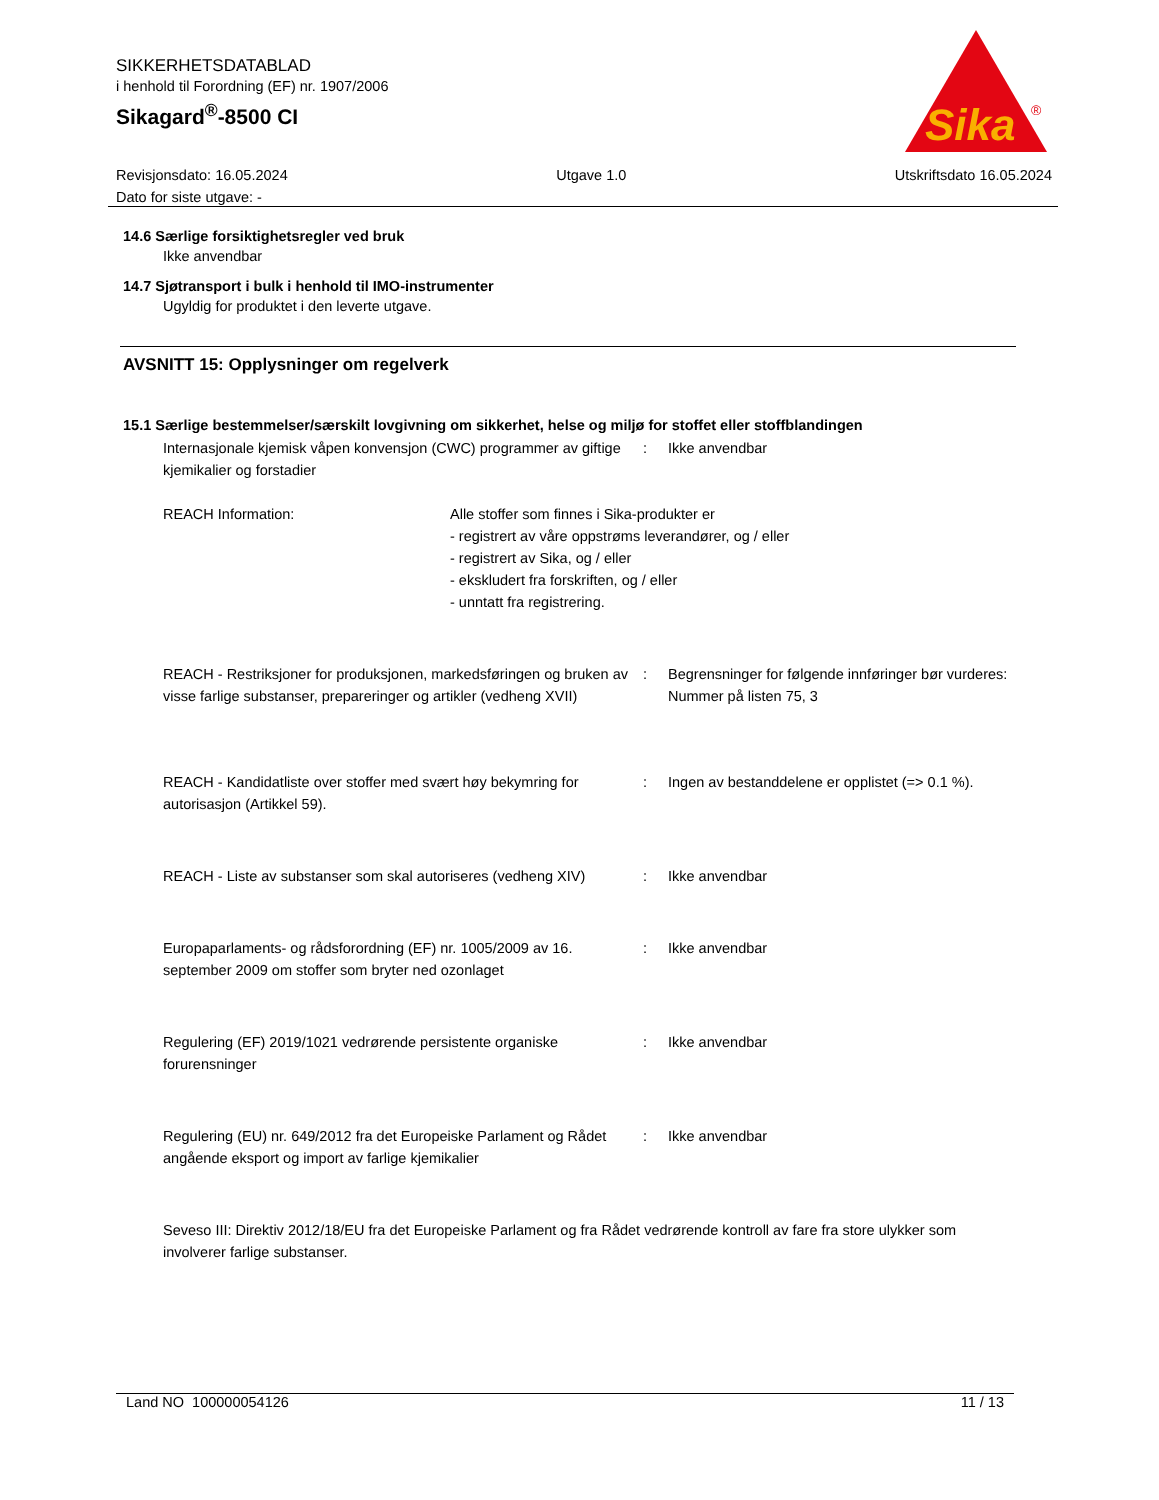SIKKERHETSDATABLAD
i henhold til Forordning (EF) nr. 1907/2006
Sikagard<sup>®</sup>-8500 CI
Sika
®
Revisjonsdato: 16.05.2024
Dato for siste utgave: -
Utgave 1.0 Utskriftsdato 16.05.2024
14.6 Særlige forsiktighetsregler ved bruk
Ikke anvendbar
14.7 Sjøtransport i bulk i henhold til IMO-instrumenter
Ugyldig for produktet i den leverte utgave.
AVSNITT 15: Opplysninger om regelverk
15.1 Særlige bestemmelser/særskilt lovgivning om sikkerhet, helse og miljø for stoffet eller stoffblandingen
Internasjonale kjemisk våpen konvensjon (CWC) programmer av giftige kjemikalier og forstadier
: Ikke anvendbar
REACH Information: Alle stoffer som finnes i Sika-produkter er
- registrert av våre oppstrøms leverandører, og / eller
- registrert av Sika, og / eller
- ekskludert fra forskriften, og / eller
- unntatt fra registrering.
REACH - Restriksjoner for produksjonen, markedsføringen og bruken av visse farlige substanser, preparеringer og artikler (vedheng XVII)
: Begrensninger for følgende innføringer bør vurderes:
Nummer på listen 75, 3
REACH - Kandidatliste over stoffer med svært høy bekymring for autorisasjon (Artikkel 59).
: Ingen av bestanddelene er opplistet (=> 0.1 %).
REACH - Liste av substanser som skal autoriseres (vedheng XIV)
: Ikke anvendbar
Europaparlaments- og rådsforordning (EF) nr. 1005/2009 av 16. september 2009 om stoffer som bryter ned ozonlaget
: Ikke anvendbar
Regulering (EF) 2019/1021 vedrørende persistente organiske forurensninger
: Ikke anvendbar
Regulering (EU) nr. 649/2012 fra det Europeiske Parlament og Rådet angående eksport og import av farlige kjemikalier
: Ikke anvendbar
Seveso III: Direktiv 2012/18/EU fra det Europeiske Parlament og fra Rådet vedrørende kontroll av fare fra store ulykker som involverer farlige substanser.
Land NO 100000054126 11 / 13